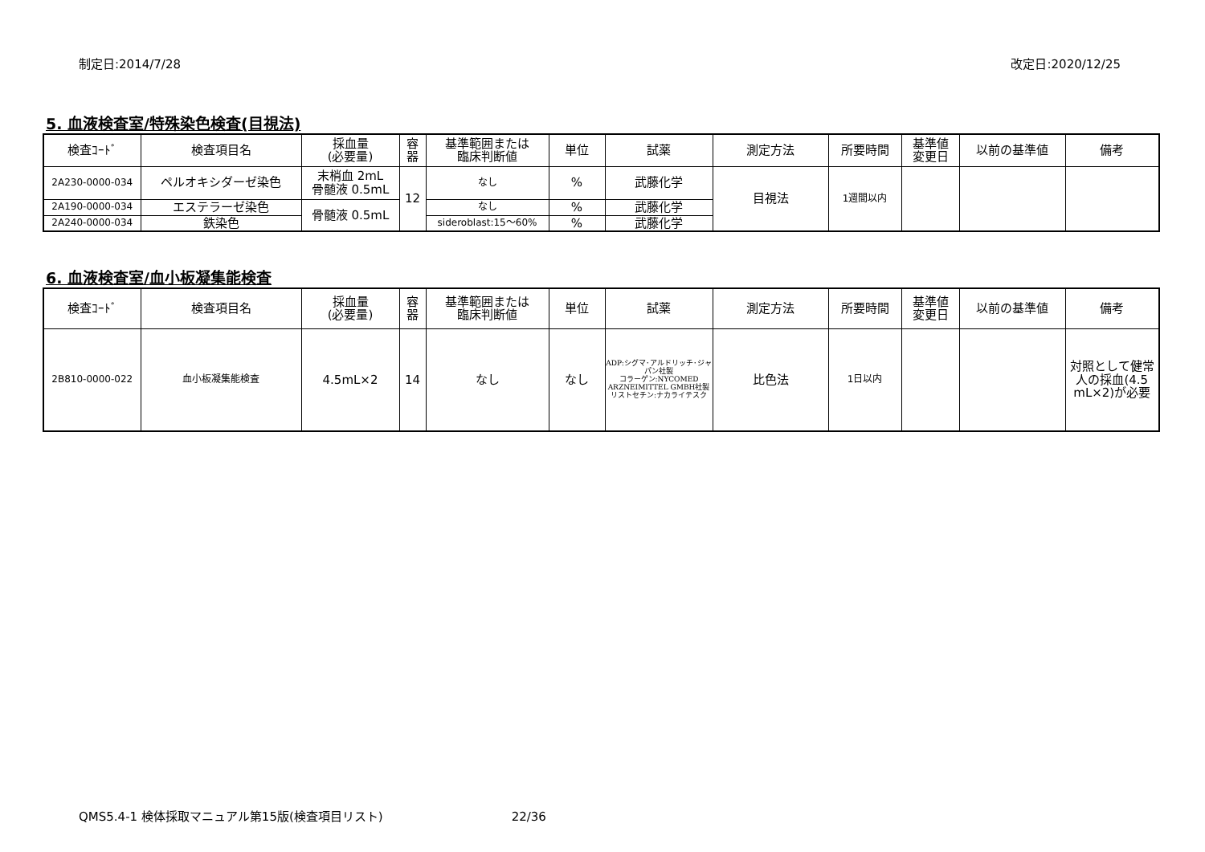制定日:2014/7/28 改定日:2020/12/25
5. 血液検査室/特殊染色検査(目視法)
| 検査ｺｰﾄﾞ | 検査項目名 | 採血量 (必要量) | 容 器 | 基準範囲または 臨床判断値 | 単位 | 試薬 | 測定方法 | 所要時間 | 基準値 変更日 | 以前の基準値 | 備考 |
| --- | --- | --- | --- | --- | --- | --- | --- | --- | --- | --- | --- |
| 2A230-0000-034 | ペルオキシダーゼ染色 | 末梢血 2mL 骨髄液 0.5mL | 12 | なし | % | 武藤化学 | 目視法 | 1週間以内 | | | |
| 2A190-0000-034 | エステラーゼ染色 | 骨髄液 0.5mL | | なし | % | 武藤化学 | | | | | |
| 2A240-0000-034 | 鉄染色 | | | sideroblast:15～60% | % | 武藤化学 | | | | | |
6. 血液検査室/血小板凝集能検査
| 検査ｺｰﾄﾞ | 検査項目名 | 採血量 (必要量) | 容 器 | 基準範囲または 臨床判断値 | 単位 | 試薬 | 測定方法 | 所要時間 | 基準値 変更日 | 以前の基準値 | 備考 |
| --- | --- | --- | --- | --- | --- | --- | --- | --- | --- | --- | --- |
| 2B810-0000-022 | 血小板凝集能検査 | 4.5mL×2 | 14 | なし | なし | ADP:シグマ･アルドリッチ･ジャパン社製 コラーゲン:NYCOMED ARZNEIMITTEL GMBH社製 リストセチン:ナカライテスク | 比色法 | 1日以内 | | | 対照として健常人の採血(4.5 mL×2)が必要 |
QMS5.4-1 検体採取マニュアル第15版(検査項目リスト) 22/36